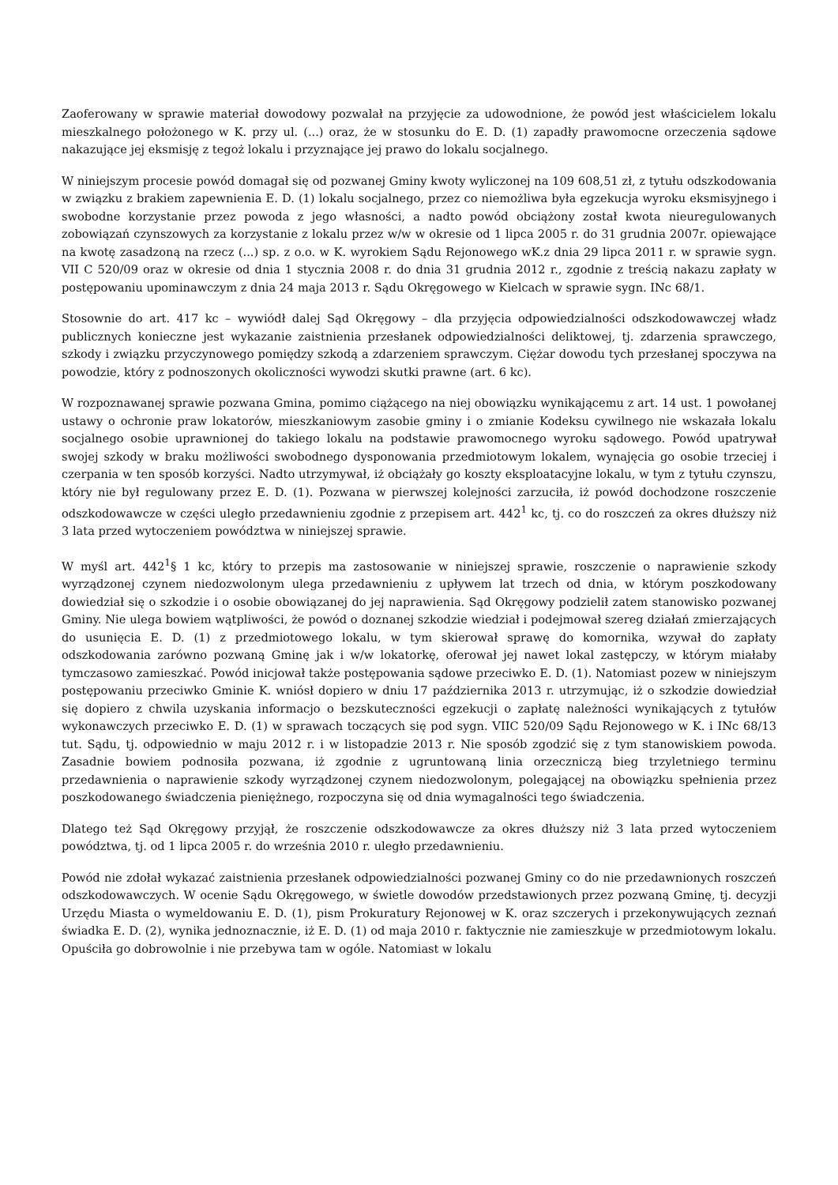Zaoferowany w sprawie materiał dowodowy pozwalał na przyjęcie za udowodnione, że powód jest właścicielem lokalu mieszkalnego położonego w K. przy ul. (...) oraz, że w stosunku do E. D. (1) zapadły prawomocne orzeczenia sądowe nakazujące jej eksmisję z tegoż lokalu i przyznające jej prawo do lokalu socjalnego.
W niniejszym procesie powód domagał się od pozwanej Gminy kwoty wyliczonej na 109 608,51 zł, z tytułu odszkodowania w związku z brakiem zapewnienia E. D. (1) lokalu socjalnego, przez co niemożliwa była egzekucja wyroku eksmisyjnego i swobodne korzystanie przez powoda z jego własności, a nadto powód obciążony został kwota nieuregulowanych zobowiązań czynszowych za korzystanie z lokalu przez w/w w okresie od 1 lipca 2005 r. do 31 grudnia 2007r. opiewające na kwotę zasadzoną na rzecz (...) sp. z o.o. w K. wyrokiem Sądu Rejonowego wK.z dnia 29 lipca 2011 r. w sprawie sygn. VII C 520/09 oraz w okresie od dnia 1 stycznia 2008 r. do dnia 31 grudnia 2012 r., zgodnie z treścią nakazu zapłaty w postępowaniu upominawczym z dnia 24 maja 2013 r. Sądu Okręgowego w Kielcach w sprawie sygn. INc 68/1.
Stosownie do art. 417 kc – wywiódł dalej Sąd Okręgowy – dla przyjęcia odpowiedzialności odszkodowawczej władz publicznych konieczne jest wykazanie zaistnienia przesłanek odpowiedzialności deliktowej, tj. zdarzenia sprawczego, szkody i związku przyczynowego pomiędzy szkodą a zdarzeniem sprawczym. Ciężar dowodu tych przesłanej spoczywa na powodzie, który z podnoszonych okoliczności wywodzi skutki prawne (art. 6 kc).
W rozpoznawanej sprawie pozwana Gmina, pomimo ciążącego na niej obowiązku wynikającemu z art. 14 ust. 1 powołanej ustawy o ochronie praw lokatorów, mieszkaniowym zasobie gminy i o zmianie Kodeksu cywilnego nie wskazała lokalu socjalnego osobie uprawnionej do takiego lokalu na podstawie prawomocnego wyroku sądowego. Powód upatrywał swojej szkody w braku możliwości swobodnego dysponowania przedmiotowym lokalem, wynajęcia go osobie trzeciej i czerpania w ten sposób korzyści. Nadto utrzymywał, iż obciążały go koszty eksploatacyjne lokalu, w tym z tytułu czynszu, który nie był regulowany przez E. D. (1). Pozwana w pierwszej kolejności zarzuciła, iż powód dochodzone roszczenie odszkodowawcze w części uległo przedawnieniu zgodnie z przepisem art. 442<sup>1</sup> kc, tj. co do roszczeń za okres dłuższy niż 3 lata przed wytoczeniem powództwa w niniejszej sprawie.
W myśl art. 442<sup>1</sup>§ 1 kc, który to przepis ma zastosowanie w niniejszej sprawie, roszczenie o naprawienie szkody wyrządzonej czynem niedozwolonym ulega przedawnieniu z upływem lat trzech od dnia, w którym poszkodowany dowiedział się o szkodzie i o osobie obowiązanej do jej naprawienia. Sąd Okręgowy podzielił zatem stanowisko pozwanej Gminy. Nie ulega bowiem wątpliwości, że powód o doznanej szkodzie wiedział i podejmował szereg działań zmierzających do usunięcia E. D. (1) z przedmiotowego lokalu, w tym skierował sprawę do komornika, wzywał do zapłaty odszkodowania zarówno pozwaną Gminę jak i w/w lokatorkę, oferował jej nawet lokal zastępczy, w którym miałaby tymczasowo zamieszkać. Powód inicjował także postępowania sądowe przeciwko E. D. (1). Natomiast pozew w niniejszym postępowaniu przeciwko Gminie K. wniósł dopiero w dniu 17 października 2013 r. utrzymując, iż o szkodzie dowiedział się dopiero z chwila uzyskania informacjo o bezskuteczności egzekucji o zapłatę należności wynikających z tytułów wykonawczych przeciwko E. D. (1) w sprawach toczących się pod sygn. VIIC 520/09 Sądu Rejonowego w K. i INc 68/13 tut. Sądu, tj. odpowiednio w maju 2012 r. i w listopadzie 2013 r. Nie sposób zgodzić się z tym stanowiskiem powoda. Zasadnie bowiem podnosiła pozwana, iż zgodnie z ugruntowaną linia orzeczniczą bieg trzyletniego terminu przedawnienia o naprawienie szkody wyrządzonej czynem niedozwolonym, polegającej na obowiązku spełnienia przez poszkodowanego świadczenia pieniężnego, rozpoczyna się od dnia wymagalności tego świadczenia.
Dlatego też Sąd Okręgowy przyjął, że roszczenie odszkodowawcze za okres dłuższy niż 3 lata przed wytoczeniem powództwa, tj. od 1 lipca 2005 r. do września 2010 r. uległo przedawnieniu.
Powód nie zdołał wykazać zaistnienia przesłanek odpowiedzialności pozwanej Gminy co do nie przedawnionych roszczeń odszkodowawczych. W ocenie Sądu Okręgowego, w świetle dowodów przedstawionych przez pozwaną Gminę, tj. decyzji Urzędu Miasta o wymeldowaniu E. D. (1), pism Prokuratury Rejonowej w K. oraz szczerych i przekonywujących zeznań świadka E. D. (2), wynika jednoznacznie, iż E. D. (1) od maja 2010 r. faktycznie nie zamieszkuje w przedmiotowym lokalu. Opuściła go dobrowolnie i nie przebywa tam w ogóle. Natomiast w lokalu